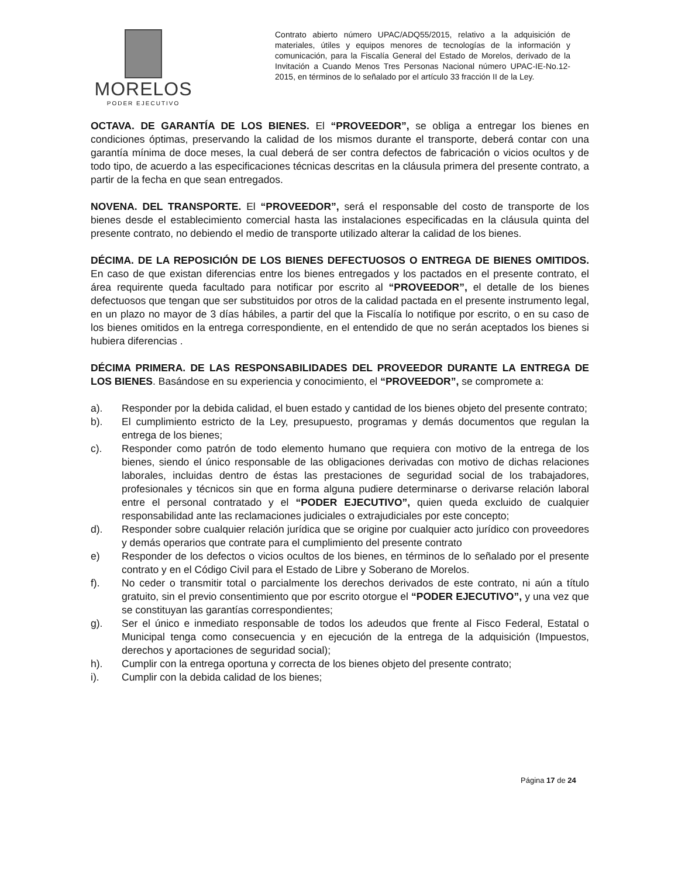MORELOS
PODER EJECUTIVO
Contrato abierto número UPAC/ADQ55/2015, relativo a la adquisición de materiales, útiles y equipos menores de tecnologías de la información y comunicación, para la Fiscalía General del Estado de Morelos, derivado de la Invitación a Cuando Menos Tres Personas Nacional número UPAC-IE-No.12-2015, en términos de lo señalado por el artículo 33 fracción II de la Ley.
OCTAVA. DE GARANTÍA DE LOS BIENES. El “PROVEEDOR”, se obliga a entregar los bienes en condiciones óptimas, preservando la calidad de los mismos durante el transporte, deberá contar con una garantía mínima de doce meses, la cual deberá de ser contra defectos de fabricación o vicios ocultos y de todo tipo, de acuerdo a las especificaciones técnicas descritas en la cláusula primera del presente contrato, a partir de la fecha en que sean entregados.
NOVENA. DEL TRANSPORTE. El “PROVEEDOR”, será el responsable del costo de transporte de los bienes desde el establecimiento comercial hasta las instalaciones especificadas en la cláusula quinta del presente contrato, no debiendo el medio de transporte utilizado alterar la calidad de los bienes.
DÉCIMA. DE LA REPOSICIÓN DE LOS BIENES DEFECTUOSOS O ENTREGA DE BIENES OMITIDOS. En caso de que existan diferencias entre los bienes entregados y los pactados en el presente contrato, el área requirente queda facultado para notificar por escrito al “PROVEEDOR”, el detalle de los bienes defectuosos que tengan que ser substituidos por otros de la calidad pactada en el presente instrumento legal, en un plazo no mayor de 3 días hábiles, a partir del que la Fiscalía lo notifique por escrito, o en su caso de los bienes omitidos en la entrega correspondiente, en el entendido de que no serán aceptados los bienes si hubiera diferencias .
DÉCIMA PRIMERA. DE LAS RESPONSABILIDADES DEL PROVEEDOR DURANTE LA ENTREGA DE LOS BIENES. Basándose en su experiencia y conocimiento, el “PROVEEDOR”, se compromete a:
a). Responder por la debida calidad, el buen estado y cantidad de los bienes objeto del presente contrato;
b). El cumplimiento estricto de la Ley, presupuesto, programas y demás documentos que regulan la entrega de los bienes;
c). Responder como patrón de todo elemento humano que requiera con motivo de la entrega de los bienes, siendo el único responsable de las obligaciones derivadas con motivo de dichas relaciones laborales, incluidas dentro de éstas las prestaciones de seguridad social de los trabajadores, profesionales y técnicos sin que en forma alguna pudiere determinarse o derivarse relación laboral entre el personal contratado y el “PODER EJECUTIVO”, quien queda excluido de cualquier responsabilidad ante las reclamaciones judiciales o extrajudiciales por este concepto;
d). Responder sobre cualquier relación jurídica que se origine por cualquier acto jurídico con proveedores y demás operarios que contrate para el cumplimiento del presente contrato
e) Responder de los defectos o vicios ocultos de los bienes, en términos de lo señalado por el presente contrato y en el Código Civil para el Estado de Libre y Soberano de Morelos.
f). No ceder o transmitir total o parcialmente los derechos derivados de este contrato, ni aún a título gratuito, sin el previo consentimiento que por escrito otorgue el “PODER EJECUTIVO”, y una vez que se constituyan las garantías correspondientes;
g). Ser el único e inmediato responsable de todos los adeudos que frente al Fisco Federal, Estatal o Municipal tenga como consecuencia y en ejecución de la entrega de la adquisición (Impuestos, derechos y aportaciones de seguridad social);
h). Cumplir con la entrega oportuna y correcta de los bienes objeto del presente contrato;
i). Cumplir con la debida calidad de los bienes;
Página 17 de 24